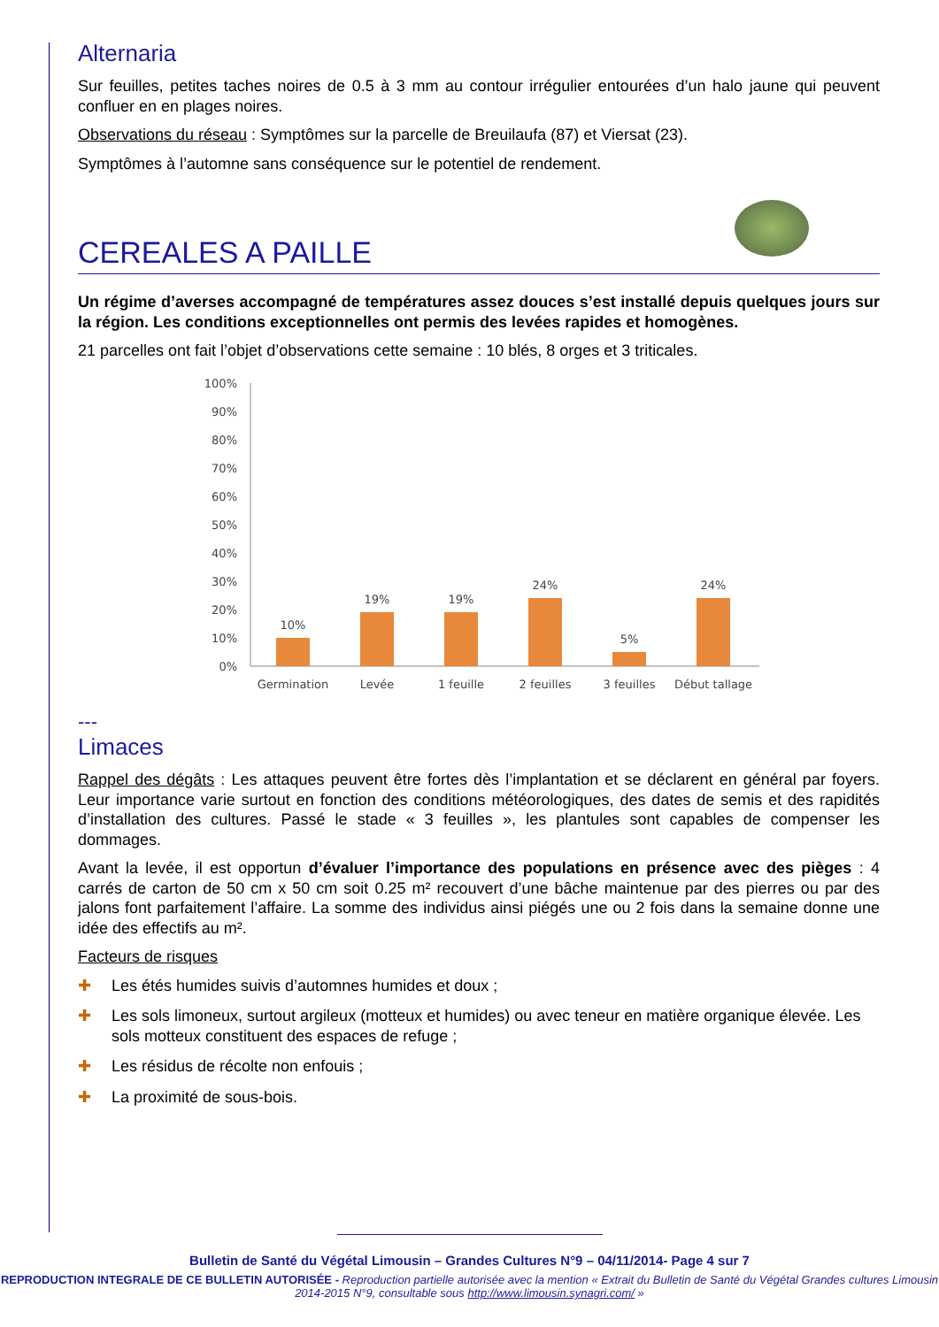Alternaria
Sur feuilles, petites taches noires de 0.5 à 3 mm au contour irrégulier entourées d’un halo jaune qui peuvent confluer en en plages noires.
Observations du réseau : Symptômes sur la parcelle de Breuilaufa (87) et Viersat (23).
Symptômes à l’automne sans conséquence sur le potentiel de rendement.
CEREALES A PAILLE
Un régime d’averses accompagné de températures assez douces s’est installé depuis quelques jours sur la région. Les conditions exceptionnelles ont permis des levées rapides et homogènes.
21 parcelles ont fait l’objet d’observations cette semaine : 10 blés, 8 orges et 3 triticales.
100%
90%
80%
70%
60%
50%
40%
30%
20%
10%
0%
10%
19%
19%
24%
5%
24%
Germination
Levée
1 feuille
2 feuilles
3 feuilles
Début tallage
---
Limaces
Rappel des dégâts : Les attaques peuvent être fortes dès l’implantation et se déclarent en général par foyers. Leur importance varie surtout en fonction des conditions météorologiques, des dates de semis et des rapidités d’installation des cultures. Passé le stade « 3 feuilles », les plantules sont capables de compenser les dommages.
Avant la levée, il est opportun d’évaluer l’importance des populations en présence avec des pièges : 4 carrés de carton de 50 cm x 50 cm soit 0.25 m² recouvert d’une bâche maintenue par des pierres ou par des jalons font parfaitement l’affaire. La somme des individus ainsi piégés une ou 2 fois dans la semaine donne une idée des effectifs au m².
Facteurs de risques
✚ Les étés humides suivis d’automnes humides et doux ;
✚ Les sols limoneux, surtout argileux (motteux et humides) ou avec teneur en matière organique élevée. Les sols motteux constituent des espaces de refuge ;
✚ Les résidus de récolte non enfouis ;
✚ La proximité de sous-bois.
Bulletin de Santé du Végétal Limousin – Grandes Cultures N°9 – 04/11/2014- Page 4 sur 7
REPRODUCTION INTEGRALE DE CE BULLETIN AUTORISÉE - Reproduction partielle autorisée avec la mention « Extrait du Bulletin de Santé du Végétal Grandes cultures Limousin 2014-2015 N°9, consultable sous http://www.limousin.synagri.com/ »